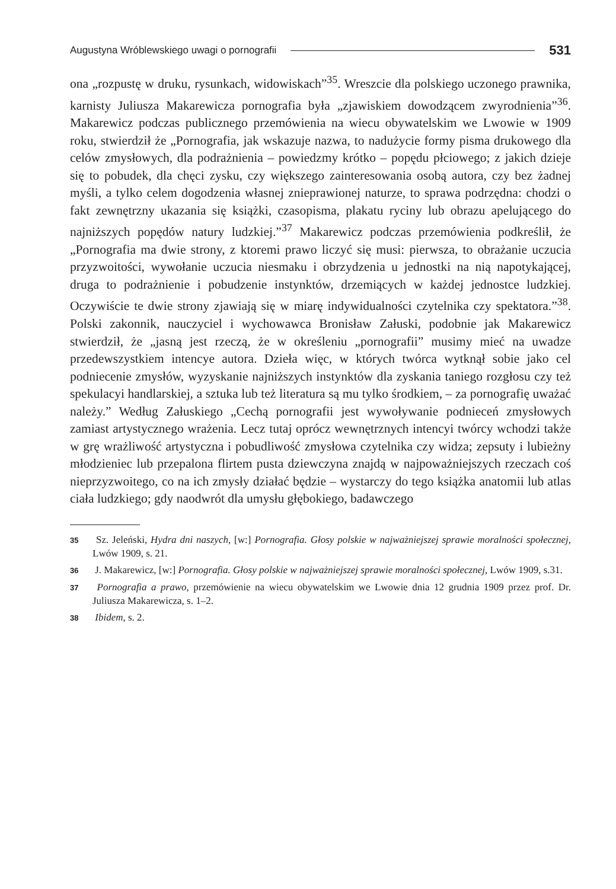Augustyna Wróblewskiego uwagi o pornografii 531
ona „rozpustę w druku, rysunkach, widowiskach”<sup>35</sup>. Wreszcie dla polskiego uczonego prawnika, karnisty Juliusza Makarewicza pornografia była „zjawiskiem dowodzącem zwyrodnienia”<sup>36</sup>. Makarewicz podczas publicznego przemówienia na wiecu obywatelskim we Lwowie w 1909 roku, stwierdził że „Pornografia, jak wskazuje nazwa, to nadużycie formy pisma drukowego dla celów zmysłowych, dla podrażnienia – powiedzmy krótko – popędu płciowego; z jakich dzieje się to pobudek, dla chęci zysku, czy większego zainteresowania osobą autora, czy bez żadnej myśli, a tylko celem dogodzenia własnej zniepra­wionej naturze, to sprawa podrzędna: chodzi o fakt zewnętrzny ukazania się książki, czasopisma, plakatu ryciny lub obrazu apelującego do najniższych popędów natury ludzkiej.”<sup>37</sup> Makarewicz podczas przemówienia podkreślił, że „Pornografia ma dwie strony, z ktoremi prawo liczyć się musi: pierwsza, to obrażanie uczucia przyzwoitości, wywołanie uczucia niesmaku i obrzydzenia u jednostki na nią napotykającej, druga to podrażnienie i pobudzenie instynktów, drzemiących w każdej jednostce ludzkiej. Oczywiście te dwie strony zjawiają się w miarę indywidualności czytelnika czy spektatora.”<sup>38</sup>. Polski zakonnik, nauczyciel i wychowawca Bronisław Załuski, podobnie jak Makarewicz stwierdził, że „jasną jest rzeczą, że w określeniu „pornografii” musimy mieć na uwadze przedewszystkiem intencye autora. Dzieła więc, w których twórca wytknął sobie jako cel podniecenie zmysłów, wyzyskanie najniższych instynktów dla zyskania taniego rozgłosu czy też spekulacyi handlarskiej, a sztuka lub też literatura są mu tylko środkiem, – za pornografię uważać należy.” Według Załuskiego „Cechą pornografii jest wywoływanie podnieceń zmysłowych zamiast artystycznego wrażenia. Lecz tutaj oprócz wewnętrznych intencyi twórcy wchodzi także w grę wrażliwość artystyczna i pobudliwość zmysłowa czytelnika czy widza; zepsuty i lubieżny młodzieniec lub przepalona flirtem pusta dziewczyna znajdą w najpoważniejszych rzeczach coś nieprzyzwoitego, co na ich zmysły działać będzie – wystarczy do tego książka anatomii lub atlas ciała ludzkiego; gdy naodwrót dla umysłu głębokiego, badawczego
35 Sz. Jeleński, Hydra dni naszych, [w:] Pornografia. Głosy polskie w najważniejszej sprawie moralności społecznej, Lwów 1909, s. 21.
36 J. Makarewicz, [w:] Pornografia. Głosy polskie w najważniejszej sprawie moralności społecznej, Lwów 1909, s.31.
37 Pornografia a prawo, przemówienie na wiecu obywatelskim we Lwowie dnia 12 grudnia 1909 przez prof. Dr. Juliusza Makarewicza, s. 1–2.
38 Ibidem, s. 2.